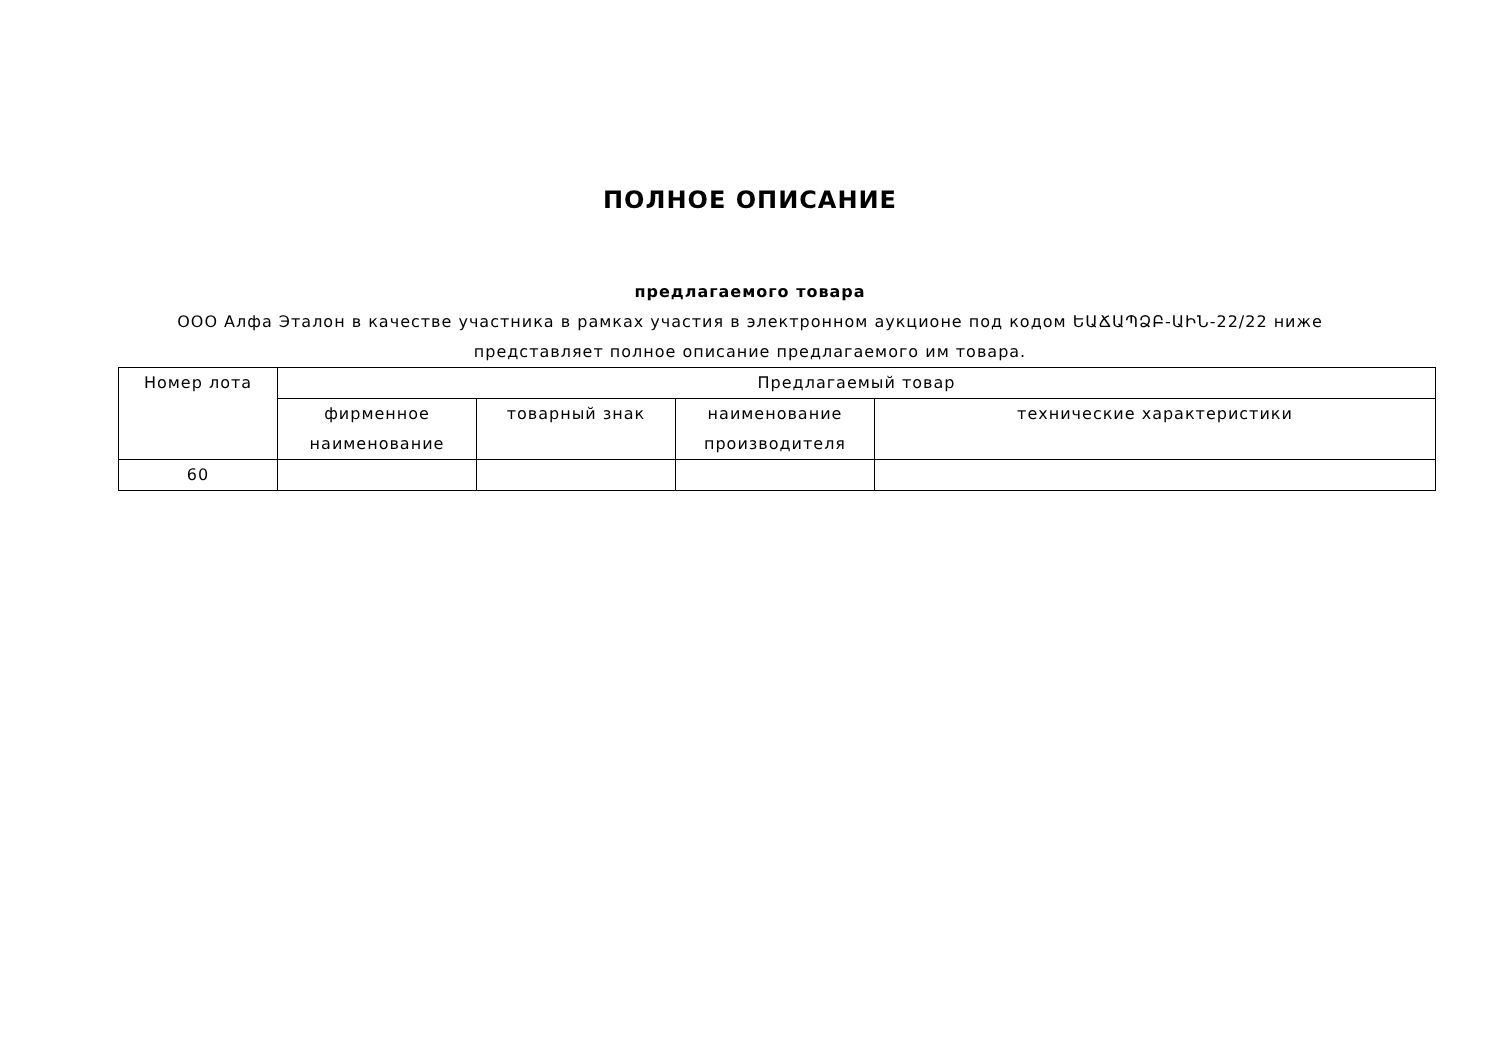ПОЛНОЕ ОПИСАНИЕ
предлагаемого товара
ООО Алфа Эталон в качестве участника в рамках участия в электронном аукционе под кодом ԵԱՃԱՊՁԲ-ԱԻՆ-22/22 ниже представляет полное описание предлагаемого им товара.
| Номер лота | Предлагаемый товар | | | |
| --- | --- | --- | --- | --- |
| | фирменное наименование | товарный знак | наименование производителя | технические характеристики |
| 60 | | | | |